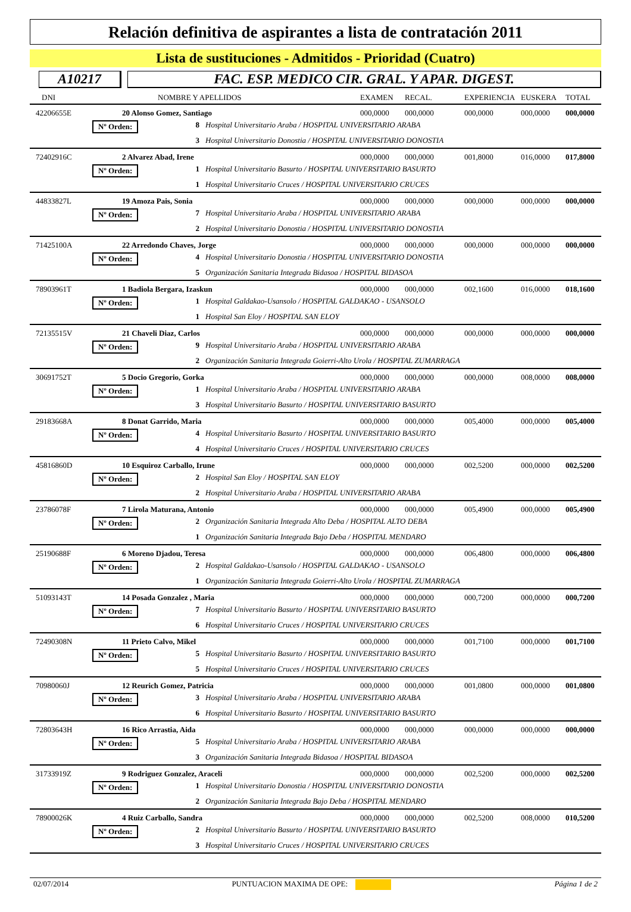Relación definitiva de aspirantes a lista de contratación 2011
Lista de sustituciones - Admitidos - Prioridad (Cuatro)
A10217 FAC. ESP. MEDICO CIR. GRAL. Y APAR. DIGEST.
| DNI | NOMBRE Y APELLIDOS | | | EXAMEN | RECAL. | EXPERIENCIA | EUSKERA | TOTAL |
| --- | --- | --- | --- | --- | --- | --- | --- | --- |
| 42206655E | 20 Alonso Gomez, Santiago | | | 000,0000 | 000,0000 | 000,0000 | 000,0000 | 000,0000 |
| Nº Orden: | | 8 | Hospital Universitario Araba / HOSPITAL UNIVERSITARIO ARABA | | | | | |
| | | 3 | Hospital Universitario Donostia / HOSPITAL UNIVERSITARIO DONOSTIA | | | | | |
| 72402916C | 2 Alvarez Abad, Irene | | | 000,0000 | 000,0000 | 001,8000 | 016,0000 | 017,8000 |
| Nº Orden: | | 1 | Hospital Universitario Basurto / HOSPITAL UNIVERSITARIO BASURTO | | | | | |
| | | 1 | Hospital Universitario Cruces / HOSPITAL UNIVERSITARIO CRUCES | | | | | |
| 44833827L | 19 Amoza Pais, Sonia | | | 000,0000 | 000,0000 | 000,0000 | 000,0000 | 000,0000 |
| Nº Orden: | | 7 | Hospital Universitario Araba / HOSPITAL UNIVERSITARIO ARABA | | | | | |
| | | 2 | Hospital Universitario Donostia / HOSPITAL UNIVERSITARIO DONOSTIA | | | | | |
| 71425100A | 22 Arredondo Chaves, Jorge | | | 000,0000 | 000,0000 | 000,0000 | 000,0000 | 000,0000 |
| Nº Orden: | | 4 | Hospital Universitario Donostia / HOSPITAL UNIVERSITARIO DONOSTIA | | | | | |
| | | 5 | Organización Sanitaria Integrada Bidasoa / HOSPITAL BIDASOA | | | | | |
| 78903961T | 1 Badiola Bergara, Izaskun | | | 000,0000 | 000,0000 | 002,1600 | 016,0000 | 018,1600 |
| Nº Orden: | | 1 | Hospital Galdakao-Usansolo / HOSPITAL GALDAKAO - USANSOLO | | | | | |
| | | 1 | Hospital San Eloy / HOSPITAL SAN ELOY | | | | | |
| 72135515V | 21 Chaveli Diaz, Carlos | | | 000,0000 | 000,0000 | 000,0000 | 000,0000 | 000,0000 |
| Nº Orden: | | 9 | Hospital Universitario Araba / HOSPITAL UNIVERSITARIO ARABA | | | | | |
| | | 2 | Organización Sanitaria Integrada Goierri-Alto Urola / HOSPITAL ZUMARRAGA | | | | | |
| 30691752T | 5 Docio Gregorio, Gorka | | | 000,0000 | 000,0000 | 000,0000 | 008,0000 | 008,0000 |
| Nº Orden: | | 1 | Hospital Universitario Araba / HOSPITAL UNIVERSITARIO ARABA | | | | | |
| | | 3 | Hospital Universitario Basurto / HOSPITAL UNIVERSITARIO BASURTO | | | | | |
| 29183668A | 8 Donat Garrido, Maria | | | 000,0000 | 000,0000 | 005,4000 | 000,0000 | 005,4000 |
| Nº Orden: | | 4 | Hospital Universitario Basurto / HOSPITAL UNIVERSITARIO BASURTO | | | | | |
| | | 4 | Hospital Universitario Cruces / HOSPITAL UNIVERSITARIO CRUCES | | | | | |
| 45816860D | 10 Esquiroz Carballo, Irune | | | 000,0000 | 000,0000 | 002,5200 | 000,0000 | 002,5200 |
| Nº Orden: | | 2 | Hospital San Eloy / HOSPITAL SAN ELOY | | | | | |
| | | 2 | Hospital Universitario Araba / HOSPITAL UNIVERSITARIO ARABA | | | | | |
| 23786078F | 7 Lirola Maturana, Antonio | | | 000,0000 | 000,0000 | 005,4900 | 000,0000 | 005,4900 |
| Nº Orden: | | 2 | Organización Sanitaria Integrada Alto Deba / HOSPITAL ALTO DEBA | | | | | |
| | | 1 | Organización Sanitaria Integrada Bajo Deba / HOSPITAL MENDARO | | | | | |
| 25190688F | 6 Moreno Djadou, Teresa | | | 000,0000 | 000,0000 | 006,4800 | 000,0000 | 006,4800 |
| Nº Orden: | | 2 | Hospital Galdakao-Usansolo / HOSPITAL GALDAKAO - USANSOLO | | | | | |
| | | 1 | Organización Sanitaria Integrada Goierri-Alto Urola / HOSPITAL ZUMARRAGA | | | | | |
| 51093143T | 14 Posada Gonzalez , Maria | | | 000,0000 | 000,0000 | 000,7200 | 000,0000 | 000,7200 |
| Nº Orden: | | 7 | Hospital Universitario Basurto / HOSPITAL UNIVERSITARIO BASURTO | | | | | |
| | | 6 | Hospital Universitario Cruces / HOSPITAL UNIVERSITARIO CRUCES | | | | | |
| 72490308N | 11 Prieto Calvo, Mikel | | | 000,0000 | 000,0000 | 001,7100 | 000,0000 | 001,7100 |
| Nº Orden: | | 5 | Hospital Universitario Basurto / HOSPITAL UNIVERSITARIO BASURTO | | | | | |
| | | 5 | Hospital Universitario Cruces / HOSPITAL UNIVERSITARIO CRUCES | | | | | |
| 70980060J | 12 Reurich Gomez, Patricia | | | 000,0000 | 000,0000 | 001,0800 | 000,0000 | 001,0800 |
| Nº Orden: | | 3 | Hospital Universitario Araba / HOSPITAL UNIVERSITARIO ARABA | | | | | |
| | | 6 | Hospital Universitario Basurto / HOSPITAL UNIVERSITARIO BASURTO | | | | | |
| 72803643H | 16 Rico Arrastia, Aida | | | 000,0000 | 000,0000 | 000,0000 | 000,0000 | 000,0000 |
| Nº Orden: | | 5 | Hospital Universitario Araba / HOSPITAL UNIVERSITARIO ARABA | | | | | |
| | | 3 | Organización Sanitaria Integrada Bidasoa / HOSPITAL BIDASOA | | | | | |
| 31733919Z | 9 Rodriguez Gonzalez, Araceli | | | 000,0000 | 000,0000 | 002,5200 | 000,0000 | 002,5200 |
| Nº Orden: | | 1 | Hospital Universitario Donostia / HOSPITAL UNIVERSITARIO DONOSTIA | | | | | |
| | | 2 | Organización Sanitaria Integrada Bajo Deba / HOSPITAL MENDARO | | | | | |
| 78900026K | 4 Ruiz Carballo, Sandra | | | 000,0000 | 000,0000 | 002,5200 | 008,0000 | 010,5200 |
| Nº Orden: | | 2 | Hospital Universitario Basurto / HOSPITAL UNIVERSITARIO BASURTO | | | | | |
| | | 3 | Hospital Universitario Cruces / HOSPITAL UNIVERSITARIO CRUCES | | | | | |
02/07/2014 PUNTUACION MAXIMA DE OPE: Página 1 de 2